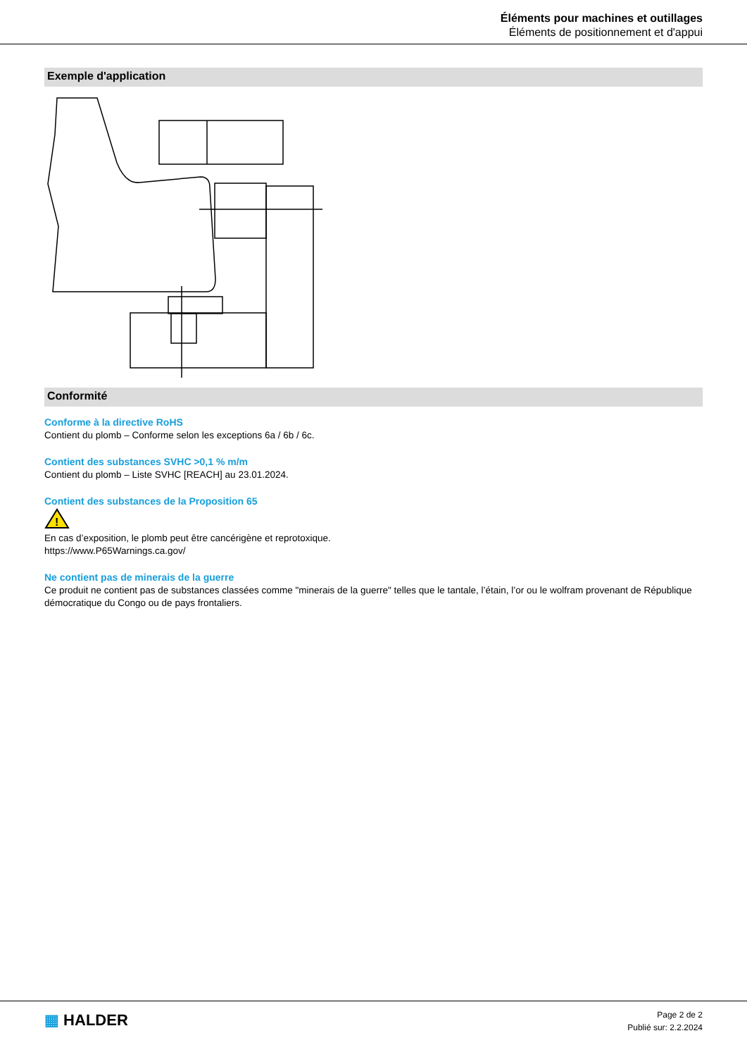Éléments pour machines et outillages
Éléments de positionnement et d'appui
Exemple d'application
Conformité
Conforme à la directive RoHS
Contient du plomb – Conforme selon les exceptions 6a / 6b / 6c.
Contient des substances SVHC >0,1 % m/m
Contient du plomb – Liste SVHC [REACH] au 23.01.2024.
Contient des substances de la Proposition 65
!
En cas d’exposition, le plomb peut être cancérigène et reprotoxique.
https://www.P65Warnings.ca.gov/
Ne contient pas de minerais de la guerre
Ce produit ne contient pas de substances classées comme "minerais de la guerre" telles que le tantale, l’étain, l’or ou le wolfram provenant de République démocratique du Congo ou de pays frontaliers.
▦ HALDER
Page 2 de 2
Publié sur: 2.2.2024